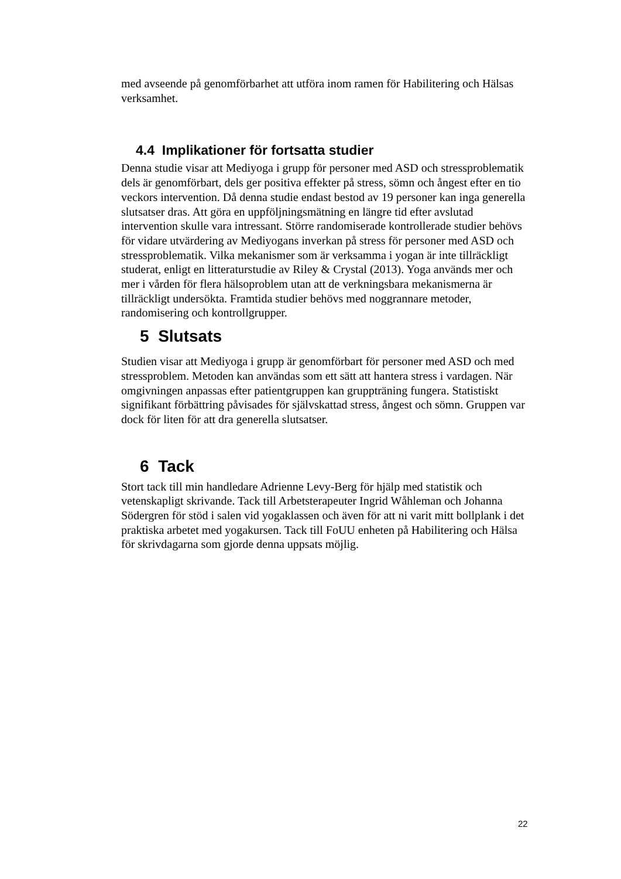med avseende på genomförbarhet att utföra inom ramen för Habilitering och Hälsas verksamhet.
4.4 Implikationer för fortsatta studier
Denna studie visar att Mediyoga i grupp för personer med ASD och stressproblematik dels är genomförbart, dels ger positiva effekter på stress, sömn och ångest efter en tio veckors intervention. Då denna studie endast bestod av 19 personer kan inga generella slutsatser dras. Att göra en uppföljningsmätning en längre tid efter avslutad intervention skulle vara intressant. Större randomiserade kontrollerade studier behövs för vidare utvärdering av Mediyogans inverkan på stress för personer med ASD och stressproblematik. Vilka mekanismer som är verksamma i yogan är inte tillräckligt studerat, enligt en litteraturstudie av Riley & Crystal (2013). Yoga används mer och mer i vården för flera hälsoproblem utan att de verkningsbara mekanismerna är tillräckligt undersökta. Framtida studier behövs med noggrannare metoder, randomisering och kontrollgrupper.
5 Slutsats
Studien visar att Mediyoga i grupp är genomförbart för personer med ASD och med stressproblem. Metoden kan användas som ett sätt att hantera stress i vardagen. När omgivningen anpassas efter patientgruppen kan gruppträning fungera. Statistiskt signifikant förbättring påvisades för självskattad stress, ångest och sömn. Gruppen var dock för liten för att dra generella slutsatser.
6 Tack
Stort tack till min handledare Adrienne Levy-Berg för hjälp med statistik och vetenskapligt skrivande. Tack till Arbetsterapeuter Ingrid Wåhleman och Johanna Södergren för stöd i salen vid yogaklassen och även för att ni varit mitt bollplank i det praktiska arbetet med yogakursen. Tack till FoUU enheten på Habilitering och Hälsa för skrivdagarna som gjorde denna uppsats möjlig.
22